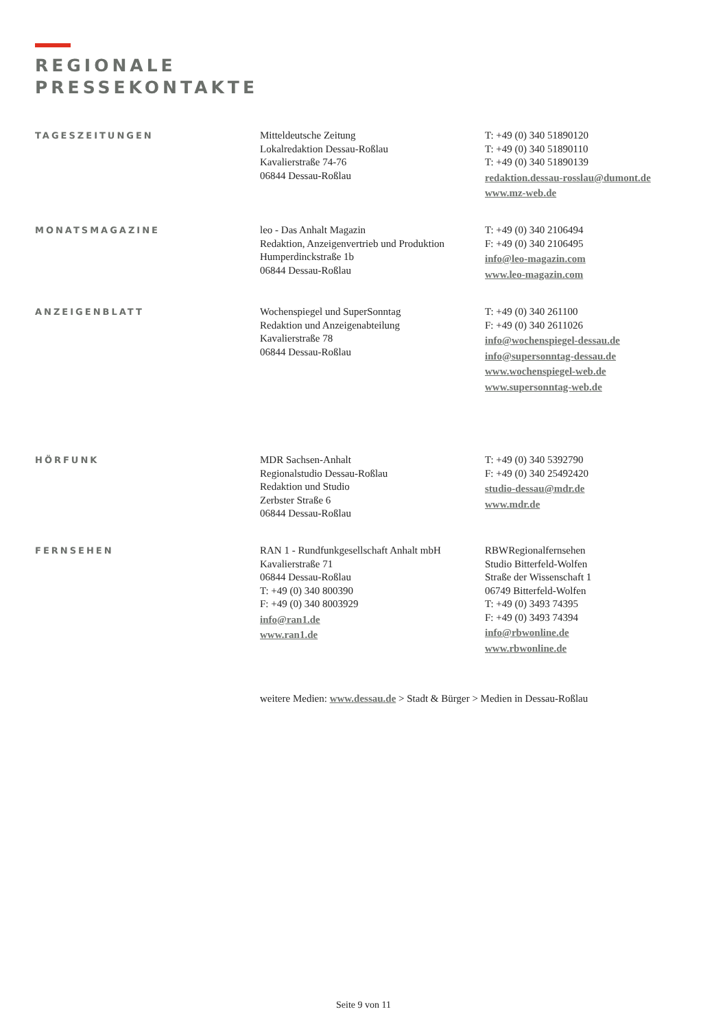REGIONALE
PRESSEKONTAKTE
TAGESZEITUNGEN
Mitteldeutsche Zeitung
Lokalredaktion Dessau-Roßlau
Kavalierstraße 74-76
06844 Dessau-Roßlau
T: +49 (0) 340 51890120
T: +49 (0) 340 51890110
T: +49 (0) 340 51890139
redaktion.dessau-rosslau@dumont.de
www.mz-web.de
MONATSMAGAZINE
leo - Das Anhalt Magazin
Redaktion, Anzeigenvertrieb und Produktion
Humperdinckstraße 1b
06844 Dessau-Roßlau
T: +49 (0) 340 2106494
F: +49 (0) 340 2106495
info@leo-magazin.com
www.leo-magazin.com
ANZEIGENBLATT
Wochenspiegel und SuperSonntag
Redaktion und Anzeigenabteilung
Kavalierstraße 78
06844 Dessau-Roßlau
T: +49 (0) 340 261100
F: +49 (0) 340 2611026
info@wochenspiegel-dessau.de
info@supersonntag-dessau.de
www.wochenspiegel-web.de
www.supersonntag-web.de
HÖRFUNK
MDR Sachsen-Anhalt
Regionalstudio Dessau-Roßlau
Redaktion und Studio
Zerbster Straße 6
06844 Dessau-Roßlau
T: +49 (0) 340 5392790
F: +49 (0) 340 25492420
studio-dessau@mdr.de
www.mdr.de
FERNSEHEN
RAN 1 - Rundfunkgesellschaft Anhalt mbH
Kavalierstraße 71
06844 Dessau-Roßlau
T: +49 (0) 340 800390
F: +49 (0) 340 8003929
info@ran1.de
www.ran1.de
RBWRegionalfernsehen
Studio Bitterfeld-Wolfen
Straße der Wissenschaft 1
06749 Bitterfeld-Wolfen
T: +49 (0) 3493 74395
F: +49 (0) 3493 74394
info@rbwonline.de
www.rbwonline.de
weitere Medien: www.dessau.de > Stadt & Bürger > Medien in Dessau-Roßlau
Seite 9 von 11